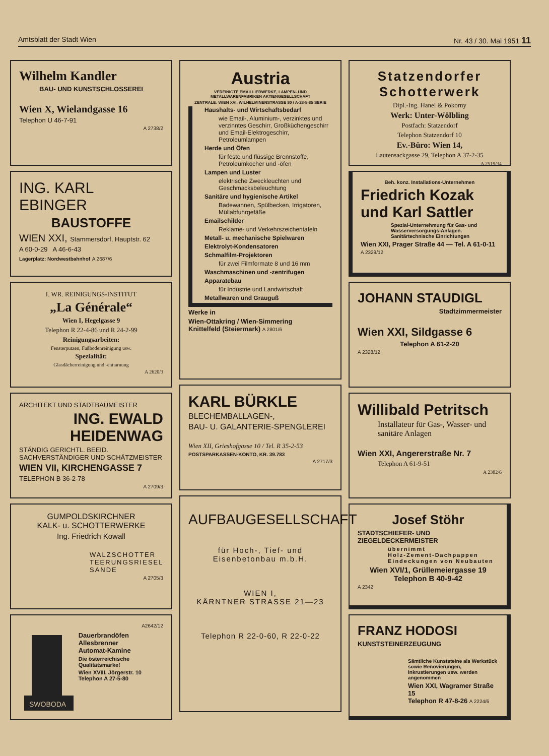Amtsblatt der Stadt Wien Nr. 43 / 30. Mai 1951 11
Wilhelm Kandler
BAU- UND KUNSTSCHLOSSEREI
Wien X, Wielandgasse 16
Telephon U 46-7-91
A 2738/2
ING. KARL EBINGER
BAUSTOFFE
WIEN XXI, Stammersdorf, Hauptstr. 62
A 60-0-29 A 46-6-43
Lagerplatz: Nordwestbahnhof A 2687/6
I. WR. REINIGUNGS-INSTITUT
„La Générale“
Wien I, Hegelgasse 9
Telephon R 22-4-86 und R 24-2-99
Reinigungsarbeiten:
Fensterputzen, Fußbodenreinigung usw.
Spezialität:
Glasdächerreinigung und -enttarnung
A 2620/3
ARCHITEKT UND STADTBAUMEISTER
ING. EWALD HEIDENWAG
STÄNDIG GERICHTL. BEEID. SACHVERSTÄNDIGER UND SCHÄTZMEISTER
WIEN VII, KIRCHENGASSE 7
TELEPHON B 36-2-78
A 2709/3
GUMPOLDSKIRCHNER
KALK- u. SCHOTTERWERKE
Ing. Friedrich Kowall
WALZSCHOTTER
TEERUNGSRIESEL
SANDE
A 2705/3
A2642/12
SWOBODA
Dauerbrandöfen
Allesbrenner
Automat-Kamine
Die österreichische Qualitätsmarke!
Wien XVIII, Jörgerstr. 10
Telephon A 27-5-80
Austria
VEREINIGTE EMAILLIERWERKE, LAMPEN- UND METALLWARENFABRIKEN AKTIENGESELLSCHAFT
ZENTRALE: WIEN XVI, WILHELMINENSTRASSE 80 / A-28-5-85 SERIE
Haushalts- und Wirtschaftsbedarf
wie Email-, Aluminium-, verzinktes und verzinntes Geschirr, Großküchengeschirr und Email-Elektrogeschirr, Petroleumlampen
Herde und Öfen
für feste und flüssige Brennstoffe, Petroleumkocher und -öfen
Lampen und Luster
elektrische Zweckleuchten und Geschmacksbeleuchtung
Sanitäre und hygienische Artikel
Badewannen, Spülbecken, Irrigatoren, Müllabfuhrgefäße
Emailschilder
Reklame- und Verkehrszeichentafeln
Metall- u. mechanische Spielwaren
Elektrolyt-Kondensatoren
Schmalfilm-Projektoren
für zwei Filmformate 8 und 16 mm
Waschmaschinen und -zentrifugen
Apparatebau
für Industrie und Landwirtschaft
Metallwaren und Grauguß
Werke in
Wien-Ottakring / Wien-Simmering
Knittelfeld (Steiermark) A 2801/6
KARL BÜRKLE
BLECHEMBALLAGEN-,
BAU- U. GALANTERIE-SPENGLEREI
Wien XII, Grieshofgasse 10 / Tel. R 35-2-53
POSTSPARKASSEN-KONTO, KR. 39.783
A 2717/3
AUFBAUGESELLSCHAFT
für Hoch-, Tief- und
Eisenbetonbau m.b.H.
WIEN I,
KÄRNTNER STRASSE 21—23
Telephon R 22-0-60, R 22-0-22
Statzendorfer Schotterwerk
Dipl.-Ing. Hanel & Pokorny
Werk: Unter-Wölbling
Postfach: Statzendorf
Telephon Statzendorf 10
Ev.-Büro: Wien 14,
Lautensackgasse 29, Telephon A 37-2-35
A 2519/34
Beh. konz. Installations-Unternehmen
Friedrich Kozak
und Karl Sattler
Spezial-Unternehmung für Gas- und Wasserversorgungs-Anlagen. Sanitärtechnische Einrichtungen
Wien XXI, Prager Straße 44 — Tel. A 61-0-11
A 2329/12
JOHANN STAUDIGL
Stadtzimmermeister
Wien XXI, Sildgasse 6
Telephon A 61-2-20
A 2328/12
Willibald Petritsch
Installateur für Gas-, Wasser- und sanitäre Anlagen
Wien XXI, Angererstraße Nr. 7
Telephon A 61-9-51
A 2382/6
Josef Stöhr
STADTSCHIEFER- UND ZIEGELDECKERMEISTER
übernimmt
Holz-Zement-Dachpappen
Eindeckungen von Neubauten
Wien XVI/1, Grüllemeiergasse 19
Telephon B 40-9-42
A 2342
FRANZ HODOSI
KUNSTSTEINERZEUGUNG
Sämtliche Kunststeine als Werkstück sowie Renovierungen, Inkrustierungen usw. werden angenommen
Wien XXI, Wagramer Straße 15
Telephon R 47-8-26 A 2224/6